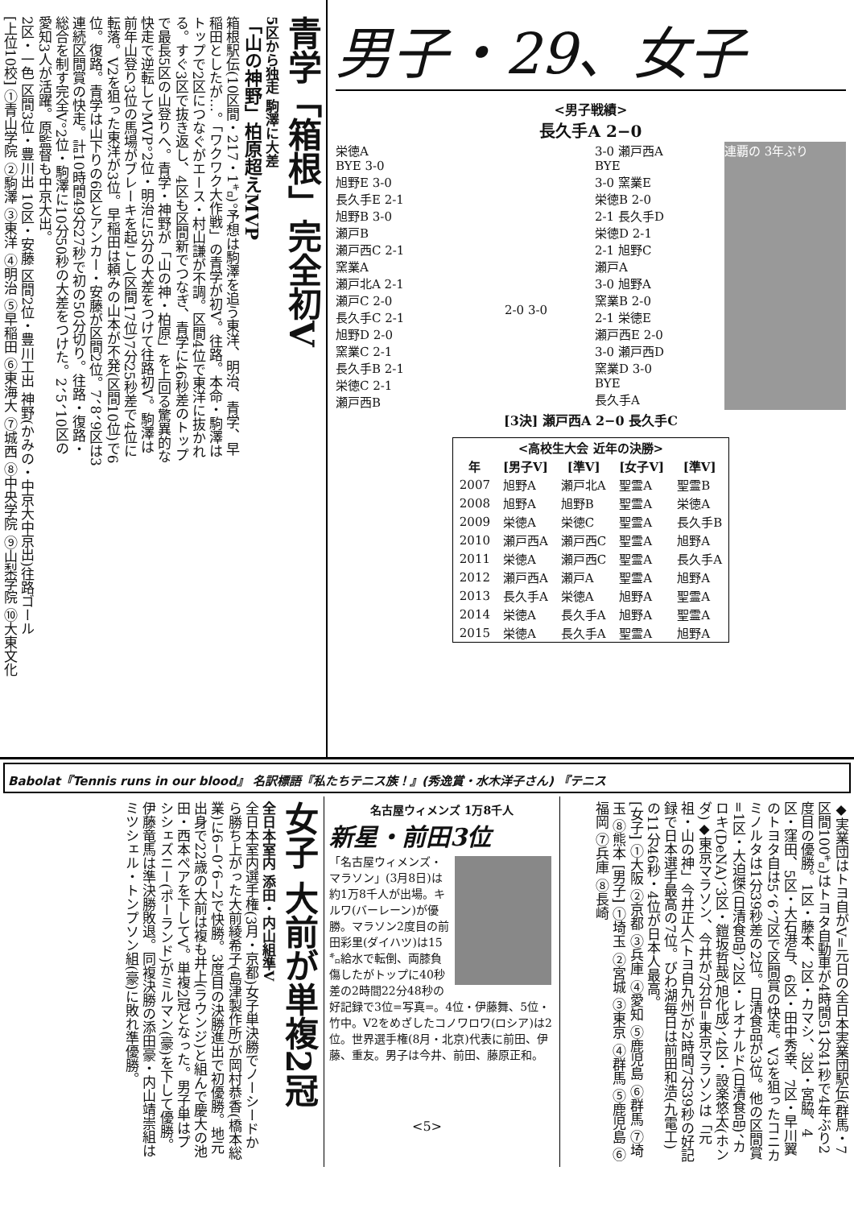青学「箱根」完全初V
5区から独走 駒澤に大差
「山の神野」柏原超えMVP
箱根駅伝(10区間・217・1㌔)。予想は駒澤を追う東洋、明治、青学、早稲田としたが…。「ワクワク大作戦」の青学が初V。往路。本命・駒澤はトップで2区につなぐがエース・村山謙が不調。区間4位で東洋に抜かれる。すぐ3区で抜き返し、4区も区間新でつなぎ、青学に46秒差のトップで最長5区の山登りへ。青学・神野が「山の神・柏原」を上回る驚異的な快走で逆転してMVP。2位・明治に5分の大差をつけて往路初V。駒澤は前年山登り3位の馬場がブレーキを起こし(区間17位)7分25秒差で4位に転落。V2を狙った東洋が3位。早稲田は頼みの山本が不発(区間10位)で6位。復路。青学は山下りの6区とアンカー・安藤が区間2位。7、8、9区は3連続区間賞の快走。計10時間49分27秒で初の50分切り。往路・復路・総合を制す完全V。2位・駒澤に10分50秒の大差をつけた。2、5、10区の愛知3人が活躍。原監督も中京大出。
2区・一色 区間3位・豊川出 10区・安藤 区間2位・豊川工出 神野(かみの・中京大中京出)往路ゴール
[上位10校] ①青山学院 ②駒澤 ③東洋 ④明治 ⑤早稲田 ⑥東海大 ⑦城西 ⑧中央学院 ⑨山梨学院 ⑩大東文化
男子・29、女子
<男子戦績>
長久手A 2−0
栄徳A
BYE 3-0
旭野E 3-0
長久手E 2-1
旭野B 3-0
瀬戸B
瀬戸西C 2-1
窯業A
瀬戸北A 2-1
瀬戸C 2-0
長久手C 2-1
旭野D 2-0
窯業C 2-1
長久手B 2-1
栄徳C 2-1
瀬戸西B
2-0 3-0
3-0 瀬戸西A
BYE
3-0 窯業E
栄徳B 2-0
2-1 長久手D
栄徳D 2-1
2-1 旭野C
瀬戸A
3-0 旭野A
窯業B 2-0
2-1 栄徳E
瀬戸西E 2-0
3-0 瀬戸西D
窯業D 3-0
BYE
長久手A
連覇の 3年ぶり
[3決] 瀬戸西A 2−0 長久手C
| <高校生大会 近年の決勝> | | | | |
| --- | --- | --- | --- | --- |
| 年 | [男子V] | [準V] | [女子V] | [準V] |
| 2007 | 旭野A | 瀬戸北A | 聖霊A | 聖霊B |
| 2008 | 旭野A | 旭野B | 聖霊A | 栄徳A |
| 2009 | 栄徳A | 栄徳C | 聖霊A | 長久手B |
| 2010 | 瀬戸西A | 瀬戸西C | 聖霊A | 旭野A |
| 2011 | 栄徳A | 瀬戸西C | 聖霊A | 長久手A |
| 2012 | 瀬戸西A | 瀬戸A | 聖霊A | 旭野A |
| 2013 | 長久手A | 栄徳A | 旭野A | 聖霊A |
| 2014 | 栄徳A | 長久手A | 旭野A | 聖霊A |
| 2015 | 栄徳A | 長久手A | 聖霊A | 旭野A |
Babolat『Tennis runs in our blood』 名訳標語『私たちテニス族！』(秀逸賞・水木洋子さん) 『テニス
女子 大前が単複2冠
全日本室内 添田・内山組準V
全日本室内選手権(3月・京都)女子単決勝でノーシードから勝ち上がった大前綾希子(島津製作所)が岡村恭香(橋本総業)に6−0、6−2で快勝。3度目の決勝進出で初優勝。地元出身で22歳の大前は複も井上(ラウンジ)と組んで慶大の池田・西本ペアを下してV。単複2冠となった。男子単はプシシェズニー(ポーランド)がミルマン(豪)を下して優勝。伊藤竜馬は準決勝敗退。同複決勝の添田豪・内山靖崇組はミツシェル・トンプソン組(豪)に敗れ準優勝。
名古屋ウィメンズ 1万8千人
新星・前田3位
「名古屋ウィメンズ・マラソン」(3月8日)は約1万8千人が出場。キルワ(バーレーン)が優勝。マラソン2度目の前田彩里(ダイハツ)は15㌔給水で転倒、両膝負傷したがトップに40秒差の2時間22分48秒の好記録で3位=写真=。4位・伊藤舞、5位・竹中。V2をめざしたコノワロワ(ロシア)は2位。世界選手権(8月・北京)代表に前田、伊藤、重友。男子は今井、前田、藤原正和。
◆実業団はトヨ自がV=元日の全日本実業団駅伝(群馬・7区間100㌔)はトヨタ自動車が4時間51分41秒で4年ぶり2度目の優勝。1区・藤本、2区・カマシ、3区・宮脇、4区・窪田、5区・大石港与、6区・田中秀幸、7区・早川翼のトヨタ自は5、6、7区で区間賞の快走。V3を狙ったコニカミノルタは1分39秒差の2位。日清食品が3位。他の区間賞=1区・大迫傑(日清食品)、2区・レオナルド(日清食品)、カロキ(DeNA)、3区・鎧坂哲哉(旭化成)、4区・設楽悠太(ホンダ)◆東京マラソン、今井が7分台=東京マラソンは「元祖・山の神」今井正人(トヨ自九州)が2時間7分39秒の好記録で日本選手最高の7位。びわ湖毎日は前田和浩(九電工)の11分46秒・4位が日本人最高。
[女子] ①大阪 ②京都 ③兵庫 ④愛知 ⑤鹿児島 ⑥群馬 ⑦埼玉 ⑧熊本 [男子] ①埼玉 ②宮城 ③東京 ④群馬 ⑤鹿児島 ⑥福岡 ⑦兵庫 ⑧長崎
<5>